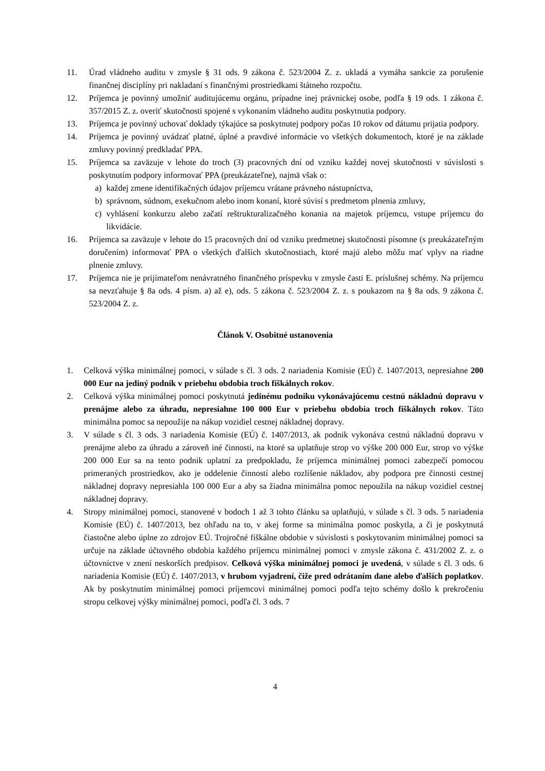11. Úrad vládneho auditu v zmysle § 31 ods. 9 zákona č. 523/2004 Z. z. ukladá a vymáha sankcie za porušenie finančnej disciplíny pri nakladaní s finančnými prostriedkami štátneho rozpočtu.
12. Príjemca je povinný umožniť auditujúcemu orgánu, prípadne inej právnickej osobe, podľa § 19 ods. 1 zákona č. 357/2015 Z. z. overiť skutočnosti spojené s vykonaním vládneho auditu poskytnutia podpory.
13. Príjemca je povinný uchovať doklady týkajúce sa poskytnutej podpory počas 10 rokov od dátumu prijatia podpory.
14. Príjemca je povinný uvádzať platné, úplné a pravdivé informácie vo všetkých dokumentoch, ktoré je na základe zmluvy povinný predkladať PPA.
15. Príjemca sa zaväzuje v lehote do troch (3) pracovných dní od vzniku každej novej skutočnosti v súvislosti s poskytnutím podpory informovať PPA (preukázateľne), najmä však o:
a) každej zmene identifikačných údajov príjemcu vrátane právneho nástupníctva,
b) správnom, súdnom, exekučnom alebo inom konaní, ktoré súvisí s predmetom plnenia zmluvy,
c) vyhlásení konkurzu alebo začatí reštrukturalizačného konania na majetok príjemcu, vstupe príjemcu do likvidácie.
16. Príjemca sa zaväzuje v lehote do 15 pracovných dní od vzniku predmetnej skutočnosti písomne (s preukázateľným doručením) informovať PPA o všetkých ďalších skutočnostiach, ktoré majú alebo môžu mať vplyv na riadne plnenie zmluvy.
17. Príjemca nie je prijímateľom nenávratného finančného príspevku v zmysle časti E. príslušnej schémy. Na príjemcu sa nevzťahuje § 8a ods. 4 písm. a) až e), ods. 5 zákona č. 523/2004 Z. z. s poukazom na § 8a ods. 9 zákona č. 523/2004 Z. z.
Článok V. Osobitné ustanovenia
1. Celková výška minimálnej pomoci, v súlade s čl. 3 ods. 2 nariadenia Komisie (EÚ) č. 1407/2013, nepresiahne 200 000 Eur na jediný podnik v priebehu obdobia troch fiškálnych rokov.
2. Celková výška minimálnej pomoci poskytnutá jedinému podniku vykonávajúcemu cestnú nákladnú dopravu v prenájme alebo za úhradu, nepresiahne 100 000 Eur v priebehu obdobia troch fiškálnych rokov. Táto minimálna pomoc sa nepoužije na nákup vozidiel cestnej nákladnej dopravy.
3. V súlade s čl. 3 ods. 3 nariadenia Komisie (EÚ) č. 1407/2013, ak podnik vykonáva cestnú nákladnú dopravu v prenájme alebo za úhradu a zároveň iné činnosti, na ktoré sa uplatňuje strop vo výške 200 000 Eur, strop vo výške 200 000 Eur sa na tento podnik uplatní za predpokladu, že príjemca minimálnej pomoci zabezpečí pomocou primeraných prostriedkov, ako je oddelenie činností alebo rozlíšenie nákladov, aby podpora pre činnosti cestnej nákladnej dopravy nepresiahla 100 000 Eur a aby sa žiadna minimálna pomoc nepoužila na nákup vozidiel cestnej nákladnej dopravy.
4. Stropy minimálnej pomoci, stanovené v bodoch 1 až 3 tohto článku sa uplatňujú, v súlade s čl. 3 ods. 5 nariadenia Komisie (EÚ) č. 1407/2013, bez ohľadu na to, v akej forme sa minimálna pomoc poskytla, a či je poskytnutá čiastočne alebo úplne zo zdrojov EÚ. Trojročné fiškálne obdobie v súvislosti s poskytovaním minimálnej pomoci sa určuje na základe účtovného obdobia každého príjemcu minimálnej pomoci v zmysle zákona č. 431/2002 Z. z. o účtovníctve v znení neskorších predpisov. Celková výška minimálnej pomoci je uvedená, v súlade s čl. 3 ods. 6 nariadenia Komisie (EÚ) č. 1407/2013, v hrubom vyjadrení, čiže pred odrátaním dane alebo ďalších poplatkov. Ak by poskytnutím minimálnej pomoci príjemcovi minimálnej pomoci podľa tejto schémy došlo k prekročeniu stropu celkovej výšky minimálnej pomoci, podľa čl. 3 ods. 7
4